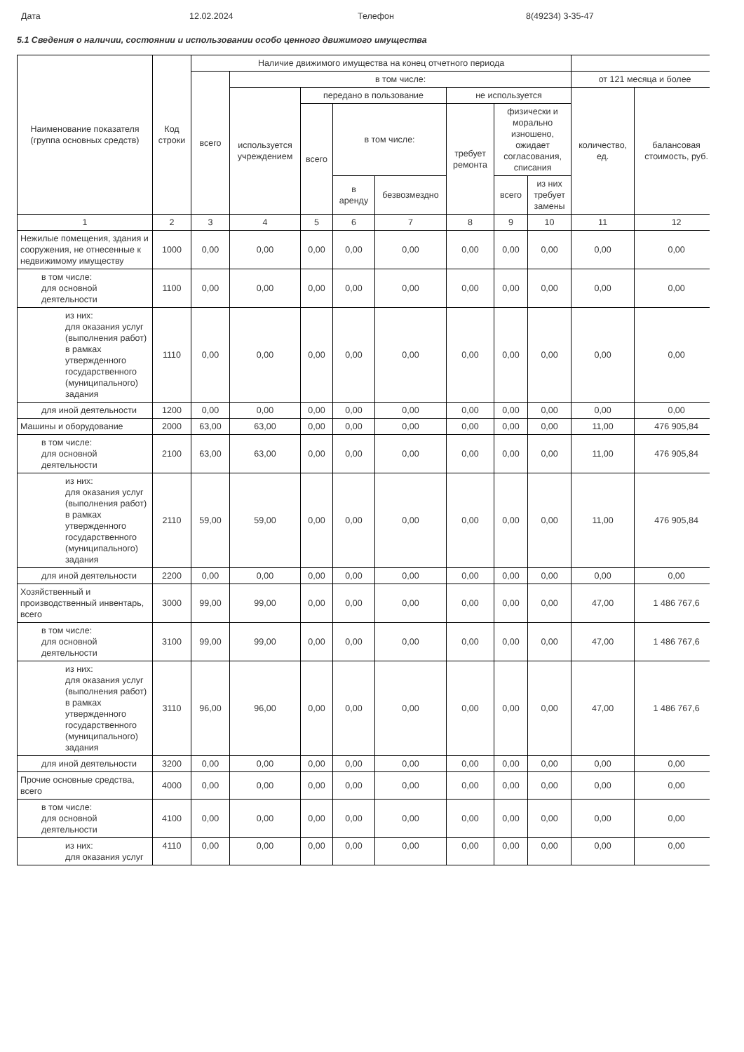Дата 12.02.2024 Телефон 8(49234) 3-35-47
5.1 Сведения о наличии, состоянии и использовании особо ценного движимого имущества
| Наименование показателя (группа основных средств) | Код строки | Наличие движимого имущества на конец отчетного периода | | | | | | | | | |
| --- | --- | --- | --- | --- | --- | --- | --- | --- | --- | --- | --- |
| | | всего | в том числе: | | | | | | | от 121 месяца и более | |
| | | | используется учреждением | передано в пользование | | | не используется | | | количество, ед. | балансовая стоимость, руб. |
| | | | | всего | в том числе: | | требует ремонта | физически и морально изношено, ожидает согласования, списания | | | |
| | | | | | в аренду | безвозмездно | | всего | из них требует замены | | |
| 1 | 2 | 3 | 4 | 5 | 6 | 7 | 8 | 9 | 10 | 11 | 12 |
| Нежилые помещения, здания и сооружения, не отнесенные к недвижимому имуществу | 1000 | 0,00 | 0,00 | 0,00 | 0,00 | 0,00 | 0,00 | 0,00 | 0,00 | 0,00 | 0,00 |
| в том числе: для основной деятельности | 1100 | 0,00 | 0,00 | 0,00 | 0,00 | 0,00 | 0,00 | 0,00 | 0,00 | 0,00 | 0,00 |
| из них: для оказания услуг (выполнения работ) в рамках утвержденного государственного (муниципального) задания | 1110 | 0,00 | 0,00 | 0,00 | 0,00 | 0,00 | 0,00 | 0,00 | 0,00 | 0,00 | 0,00 |
| для иной деятельности | 1200 | 0,00 | 0,00 | 0,00 | 0,00 | 0,00 | 0,00 | 0,00 | 0,00 | 0,00 | 0,00 |
| Машины и оборудование | 2000 | 63,00 | 63,00 | 0,00 | 0,00 | 0,00 | 0,00 | 0,00 | 0,00 | 11,00 | 476 905,84 |
| в том числе: для основной деятельности | 2100 | 63,00 | 63,00 | 0,00 | 0,00 | 0,00 | 0,00 | 0,00 | 0,00 | 11,00 | 476 905,84 |
| из них: для оказания услуг (выполнения работ) в рамках утвержденного государственного (муниципального) задания | 2110 | 59,00 | 59,00 | 0,00 | 0,00 | 0,00 | 0,00 | 0,00 | 0,00 | 11,00 | 476 905,84 |
| для иной деятельности | 2200 | 0,00 | 0,00 | 0,00 | 0,00 | 0,00 | 0,00 | 0,00 | 0,00 | 0,00 | 0,00 |
| Хозяйственный и производственный инвентарь, всего | 3000 | 99,00 | 99,00 | 0,00 | 0,00 | 0,00 | 0,00 | 0,00 | 0,00 | 47,00 | 1 486 767,6 |
| в том числе: для основной деятельности | 3100 | 99,00 | 99,00 | 0,00 | 0,00 | 0,00 | 0,00 | 0,00 | 0,00 | 47,00 | 1 486 767,6 |
| из них: для оказания услуг (выполнения работ) в рамках утвержденного государственного (муниципального) задания | 3110 | 96,00 | 96,00 | 0,00 | 0,00 | 0,00 | 0,00 | 0,00 | 0,00 | 47,00 | 1 486 767,6 |
| для иной деятельности | 3200 | 0,00 | 0,00 | 0,00 | 0,00 | 0,00 | 0,00 | 0,00 | 0,00 | 0,00 | 0,00 |
| Прочие основные средства, всего | 4000 | 0,00 | 0,00 | 0,00 | 0,00 | 0,00 | 0,00 | 0,00 | 0,00 | 0,00 | 0,00 |
| в том числе: для основной деятельности | 4100 | 0,00 | 0,00 | 0,00 | 0,00 | 0,00 | 0,00 | 0,00 | 0,00 | 0,00 | 0,00 |
| из них: для оказания услуг | 4110 | 0,00 | 0,00 | 0,00 | 0,00 | 0,00 | 0,00 | 0,00 | 0,00 | 0,00 | 0,00 |